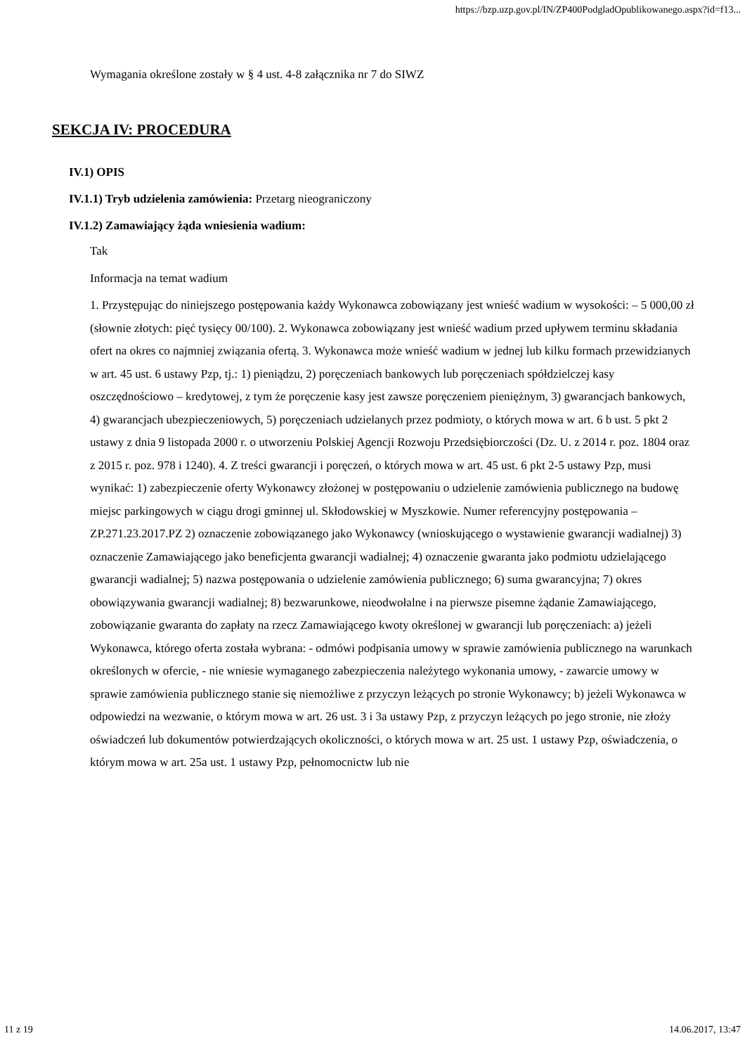https://bzp.uzp.gov.pl/IN/ZP400PodgladOpublikowanego.aspx?id=f13...
Wymagania określone zostały w § 4 ust. 4-8 załącznika nr 7 do SIWZ
SEKCJA IV: PROCEDURA
IV.1) OPIS
IV.1.1) Tryb udzielenia zamówienia: Przetarg nieograniczony
IV.1.2) Zamawiający żąda wniesienia wadium:
Tak
Informacja na temat wadium
1. Przystępując do niniejszego postępowania każdy Wykonawca zobowiązany jest wnieść wadium w wysokości: – 5 000,00 zł (słownie złotych: pięć tysięcy 00/100). 2. Wykonawca zobowiązany jest wnieść wadium przed upływem terminu składania ofert na okres co najmniej związania ofertą. 3. Wykonawca może wnieść wadium w jednej lub kilku formach przewidzianych w art. 45 ust. 6 ustawy Pzp, tj.: 1) pieniądzu, 2) poręczeniach bankowych lub poręczeniach spółdzielczej kasy oszczędnościowo – kredytowej, z tym że poręczenie kasy jest zawsze poręczeniem pieniężnym, 3) gwarancjach bankowych, 4) gwarancjach ubezpieczeniowych, 5) poręczeniach udzielanych przez podmioty, o których mowa w art. 6 b ust. 5 pkt 2 ustawy z dnia 9 listopada 2000 r. o utworzeniu Polskiej Agencji Rozwoju Przedsiębiorczości (Dz. U. z 2014 r. poz. 1804 oraz z 2015 r. poz. 978 i 1240). 4. Z treści gwarancji i poręczeń, o których mowa w art. 45 ust. 6 pkt 2-5 ustawy Pzp, musi wynikać: 1) zabezpieczenie oferty Wykonawcy złożonej w postępowaniu o udzielenie zamówienia publicznego na budowę miejsc parkingowych w ciągu drogi gminnej ul. Skłodowskiej w Myszkowie. Numer referencyjny postępowania – ZP.271.23.2017.PZ 2) oznaczenie zobowiązanego jako Wykonawcy (wnioskującego o wystawienie gwarancji wadialnej) 3) oznaczenie Zamawiającego jako beneficjenta gwarancji wadialnej; 4) oznaczenie gwaranta jako podmiotu udzielającego gwarancji wadialnej; 5) nazwa postępowania o udzielenie zamówienia publicznego; 6) suma gwarancyjna; 7) okres obowiązywania gwarancji wadialnej; 8) bezwarunkowe, nieodwołalne i na pierwsze pisemne żądanie Zamawiającego, zobowiązanie gwaranta do zapłaty na rzecz Zamawiającego kwoty określonej w gwarancji lub poręczeniach: a) jeżeli Wykonawca, którego oferta została wybrana: - odmówi podpisania umowy w sprawie zamówienia publicznego na warunkach określonych w ofercie, - nie wniesie wymaganego zabezpieczenia należytego wykonania umowy, - zawarcie umowy w sprawie zamówienia publicznego stanie się niemożliwe z przyczyn leżących po stronie Wykonawcy; b) jeżeli Wykonawca w odpowiedzi na wezwanie, o którym mowa w art. 26 ust. 3 i 3a ustawy Pzp, z przyczyn leżących po jego stronie, nie złoży oświadczeń lub dokumentów potwierdzających okoliczności, o których mowa w art. 25 ust. 1 ustawy Pzp, oświadczenia, o którym mowa w art. 25a ust. 1 ustawy Pzp, pełnomocnictw lub nie
11 z 19 14.06.2017, 13:47